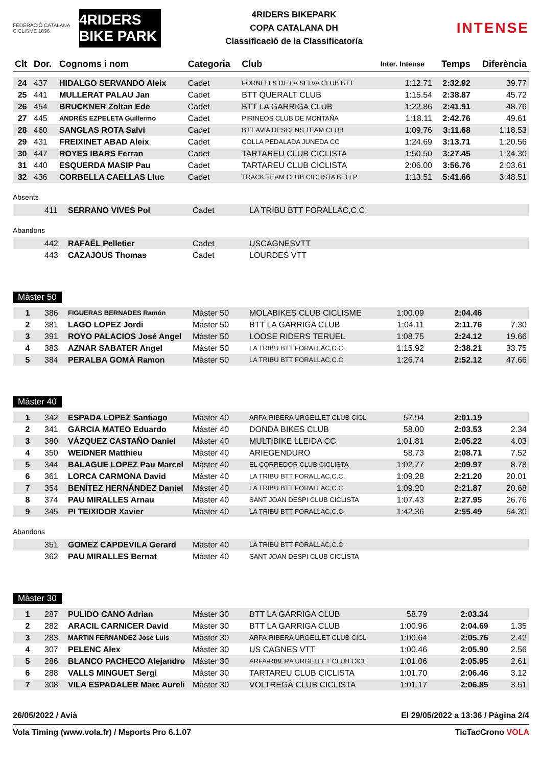FEDERACIÓ CATALANA CICLISME 1896
4RIDERS BIKE PARK
4RIDERS BIKEPARK
COPA CATALANA DH
Classificació de la Classificatoria
INTENSE
| Clt | Dor. | Cognoms i nom | Categoria | Club | Inter. Intense | Temps | Diferència |
| --- | --- | --- | --- | --- | --- | --- | --- |
| 24 | 437 | HIDALGO SERVANDO Aleix | Cadet | FORNELLS DE LA SELVA CLUB BTT | 1:12.71 | 2:32.92 | 39.77 |
| 25 | 441 | MULLERAT PALAU Jan | Cadet | BTT QUERALT CLUB | 1:15.54 | 2:38.87 | 45.72 |
| 26 | 454 | BRUCKNER Zoltan Ede | Cadet | BTT LA GARRIGA CLUB | 1:22.86 | 2:41.91 | 48.76 |
| 27 | 445 | ANDRÉS EZPELETA Guillermo | Cadet | PIRINEOS CLUB DE MONTAÑA | 1:18.11 | 2:42.76 | 49.61 |
| 28 | 460 | SANGLAS ROTA Salvi | Cadet | BTT AVIA DESCENS TEAM CLUB | 1:09.76 | 3:11.68 | 1:18.53 |
| 29 | 431 | FREIXINET ABAD Aleix | Cadet | COLLA PEDALADA JUNEDA CC | 1:24.69 | 3:13.71 | 1:20.56 |
| 30 | 447 | ROYES IBARS Ferran | Cadet | TARTAREU CLUB CICLISTA | 1:50.50 | 3:27.45 | 1:34.30 |
| 31 | 440 | ESQUERDA MASIP Pau | Cadet | TARTAREU CLUB CICLISTA | 2:06.00 | 3:56.76 | 2:03.61 |
| 32 | 436 | CORBELLA CAELLAS Lluc | Cadet | TRACK TEAM CLUB CICLISTA BELLP | 1:13.51 | 5:41.66 | 3:48.51 |
Absents
| | 411 | SERRANO VIVES Pol | Cadet | LA TRIBU BTT FORALLAC,C.C. |
Abandons
| | 442 | RAFAËL Pelletier | Cadet | USCAGNESVTT |
| | 443 | CAZAJOUS Thomas | Cadet | LOURDES VTT |
Màster 50
| 1 | 386 | FIGUERAS BERNADES Ramón | Màster 50 | MOLABIKES CLUB CICLISME | 1:00.09 | 2:04.46 | |
| 2 | 381 | LAGO LOPEZ Jordi | Màster 50 | BTT LA GARRIGA CLUB | 1:04.11 | 2:11.76 | 7.30 |
| 3 | 391 | ROYO PALACIOS José Angel | Màster 50 | LOOSE RIDERS TERUEL | 1:08.75 | 2:24.12 | 19.66 |
| 4 | 383 | AZNAR SABATER Angel | Màster 50 | LA TRIBU BTT FORALLAC,C.C. | 1:15.92 | 2:38.21 | 33.75 |
| 5 | 384 | PERALBA GOMÀ Ramon | Màster 50 | LA TRIBU BTT FORALLAC,C.C. | 1:26.74 | 2:52.12 | 47.66 |
Màster 40
| 1 | 342 | ESPADA LOPEZ Santiago | Màster 40 | ARFA-RIBERA URGELLET CLUB CICL | 57.94 | 2:01.19 | |
| 2 | 341 | GARCIA MATEO Eduardo | Màster 40 | DONDA BIKES CLUB | 58.00 | 2:03.53 | 2.34 |
| 3 | 380 | VÁZQUEZ CASTAÑO Daniel | Màster 40 | MULTIBIKE LLEIDA CC | 1:01.81 | 2:05.22 | 4.03 |
| 4 | 350 | WEIDNER Matthieu | Màster 40 | ARIEGENDURO | 58.73 | 2:08.71 | 7.52 |
| 5 | 344 | BALAGUE LOPEZ Pau Marcel | Màster 40 | EL CORREDOR CLUB CICLISTA | 1:02.77 | 2:09.97 | 8.78 |
| 6 | 361 | LORCA CARMONA David | Màster 40 | LA TRIBU BTT FORALLAC,C.C. | 1:09.28 | 2:21.20 | 20.01 |
| 7 | 354 | BENÍTEZ HERNÁNDEZ Daniel | Màster 40 | LA TRIBU BTT FORALLAC,C.C. | 1:09.20 | 2:21.87 | 20.68 |
| 8 | 374 | PAU MIRALLES Arnau | Màster 40 | SANT JOAN DESPI CLUB CICLISTA | 1:07.43 | 2:27.95 | 26.76 |
| 9 | 345 | PI TEIXIDOR Xavier | Màster 40 | LA TRIBU BTT FORALLAC,C.C. | 1:42.36 | 2:55.49 | 54.30 |
Abandons
| | 351 | GOMEZ CAPDEVILA Gerard | Màster 40 | LA TRIBU BTT FORALLAC,C.C. |
| | 362 | PAU MIRALLES Bernat | Màster 40 | SANT JOAN DESPI CLUB CICLISTA |
Màster 30
| 1 | 287 | PULIDO CANO Adrian | Màster 30 | BTT LA GARRIGA CLUB | 58.79 | 2:03.34 | |
| 2 | 282 | ARACIL CARNICER David | Màster 30 | BTT LA GARRIGA CLUB | 1:00.96 | 2:04.69 | 1.35 |
| 3 | 283 | MARTIN FERNANDEZ Jose Luis | Màster 30 | ARFA-RIBERA URGELLET CLUB CICL | 1:00.64 | 2:05.76 | 2.42 |
| 4 | 307 | PELENC Alex | Màster 30 | US CAGNES VTT | 1:00.46 | 2:05.90 | 2.56 |
| 5 | 286 | BLANCO PACHECO Alejandro | Màster 30 | ARFA-RIBERA URGELLET CLUB CICL | 1:01.06 | 2:05.95 | 2.61 |
| 6 | 288 | VALLS MINGUET Sergi | Màster 30 | TARTAREU CLUB CICLISTA | 1:01.70 | 2:06.46 | 3.12 |
| 7 | 308 | VILA ESPADALER Marc Aureli | Màster 30 | VOLTREGÀ CLUB CICLISTA | 1:01.17 | 2:06.85 | 3.51 |
26/05/2022 / Avià El 29/05/2022 a 13:36 / Pàgina 2/4
Vola Timing (www.vola.fr) / Msports Pro 6.1.07 TicTacCrono VOLA